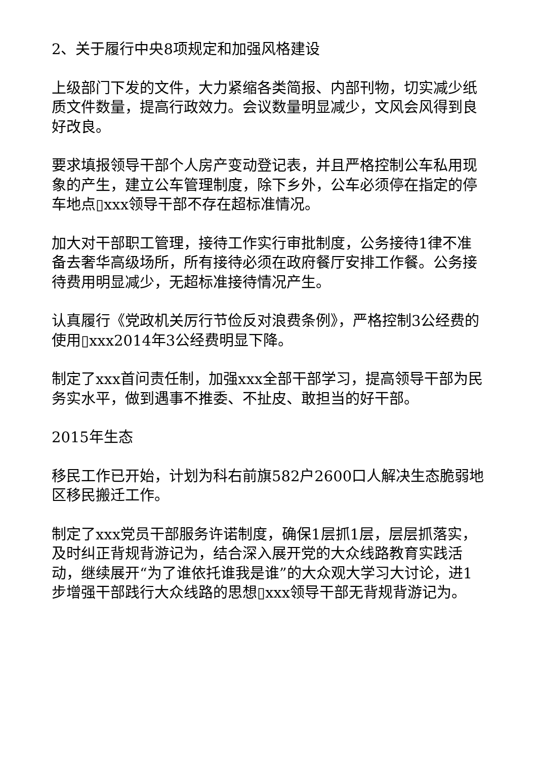2、关于履行中央8项规定和加强风格建设
上级部门下发的文件，大力紧缩各类简报、内部刊物，切实减少纸质文件数量，提高行政效力。会议数量明显减少，文风会风得到良好改良。
要求填报领导干部个人房产变动登记表，并且严格控制公车私用现象的产生，建立公车管理制度，除下乡外，公车必须停在指定的停车地点▯xxx领导干部不存在超标准情况。
加大对干部职工管理，接待工作实行审批制度，公务接待1律不准备去奢华高级场所，所有接待必须在政府餐厅安排工作餐。公务接待费用明显减少，无超标准接待情况产生。
认真履行《党政机关厉行节俭反对浪费条例》，严格控制3公经费的使用▯xxx2014年3公经费明显下降。
制定了xxx首问责任制，加强xxx全部干部学习，提高领导干部为民务实水平，做到遇事不推委、不扯皮、敢担当的好干部。
2015年生态
移民工作已开始，计划为科右前旗582户2600口人解决生态脆弱地区移民搬迁工作。
制定了xxx党员干部服务许诺制度，确保1层抓1层，层层抓落实，及时纠正背规背游记为，结合深入展开党的大众线路教育实践活动，继续展开“为了谁依托谁我是谁”的大众观大学习大讨论，进1步增强干部践行大众线路的思想▯xxx领导干部无背规背游记为。